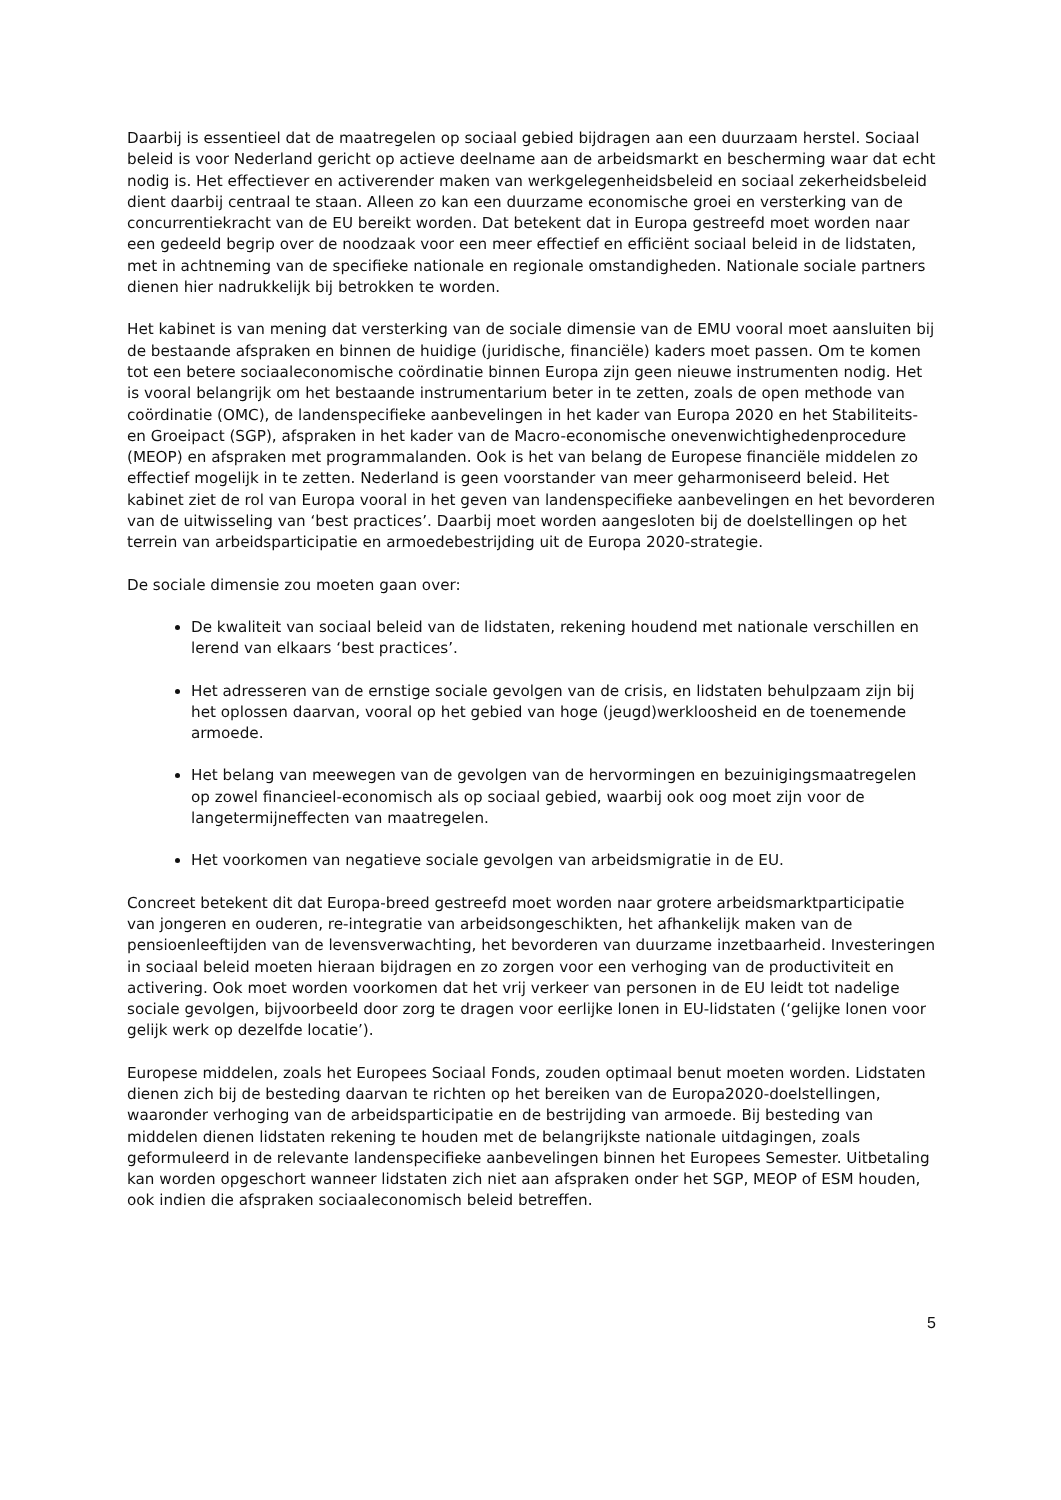Daarbij is essentieel dat de maatregelen op sociaal gebied bijdragen aan een duurzaam herstel. Sociaal beleid is voor Nederland gericht op actieve deelname aan de arbeidsmarkt en bescherming waar dat echt nodig is. Het effectiever en activerender maken van werkgelegenheidsbeleid en sociaal zekerheidsbeleid dient daarbij centraal te staan. Alleen zo kan een duurzame economische groei en versterking van de concurrentiekracht van de EU bereikt worden. Dat betekent dat in Europa gestreefd moet worden naar een gedeeld begrip over de noodzaak voor een meer effectief en efficiënt sociaal beleid in de lidstaten, met in achtneming van de specifieke nationale en regionale omstandigheden. Nationale sociale partners dienen hier nadrukkelijk bij betrokken te worden.
Het kabinet is van mening dat versterking van de sociale dimensie van de EMU vooral moet aansluiten bij de bestaande afspraken en binnen de huidige (juridische, financiële) kaders moet passen. Om te komen tot een betere sociaaleconomische coördinatie binnen Europa zijn geen nieuwe instrumenten nodig. Het is vooral belangrijk om het bestaande instrumentarium beter in te zetten, zoals de open methode van coördinatie (OMC), de landenspecifieke aanbevelingen in het kader van Europa 2020 en het Stabiliteits- en Groeipact (SGP), afspraken in het kader van de Macro-economische onevenwichtighedenprocedure (MEOP) en afspraken met programmalanden. Ook is het van belang de Europese financiële middelen zo effectief mogelijk in te zetten. Nederland is geen voorstander van meer geharmoniseerd beleid. Het kabinet ziet de rol van Europa vooral in het geven van landenspecifieke aanbevelingen en het bevorderen van de uitwisseling van ‘best practices’. Daarbij moet worden aangesloten bij de doelstellingen op het terrein van arbeidsparticipatie en armoedebestrijding uit de Europa 2020-strategie.
De sociale dimensie zou moeten gaan over:
De kwaliteit van sociaal beleid van de lidstaten, rekening houdend met nationale verschillen en lerend van elkaars ‘best practices’.
Het adresseren van de ernstige sociale gevolgen van de crisis, en lidstaten behulpzaam zijn bij het oplossen daarvan, vooral op het gebied van hoge (jeugd)werkloosheid en de toenemende armoede.
Het belang van meewegen van de gevolgen van de hervormingen en bezuinigingsmaatregelen op zowel financieel-economisch als op sociaal gebied, waarbij ook oog moet zijn voor de langetermijneffecten van maatregelen.
Het voorkomen van negatieve sociale gevolgen van arbeidsmigratie in de EU.
Concreet betekent dit dat Europa-breed gestreefd moet worden naar grotere arbeidsmarktparticipatie van jongeren en ouderen, re-integratie van arbeidsongeschikten, het afhankelijk maken van de pensioenleeftijden van de levensverwachting, het bevorderen van duurzame inzetbaarheid. Investeringen in sociaal beleid moeten hieraan bijdragen en zo zorgen voor een verhoging van de productiviteit en activering. Ook moet worden voorkomen dat het vrij verkeer van personen in de EU leidt tot nadelige sociale gevolgen, bijvoorbeeld door zorg te dragen voor eerlijke lonen in EU-lidstaten (‘gelijke lonen voor gelijk werk op dezelfde locatie’).
Europese middelen, zoals het Europees Sociaal Fonds, zouden optimaal benut moeten worden. Lidstaten dienen zich bij de besteding daarvan te richten op het bereiken van de Europa2020-doelstellingen, waaronder verhoging van de arbeidsparticipatie en de bestrijding van armoede. Bij besteding van middelen dienen lidstaten rekening te houden met de belangrijkste nationale uitdagingen, zoals geformuleerd in de relevante landenspecifieke aanbevelingen binnen het Europees Semester. Uitbetaling kan worden opgeschort wanneer lidstaten zich niet aan afspraken onder het SGP, MEOP of ESM houden, ook indien die afspraken sociaaleconomisch beleid betreffen.
5